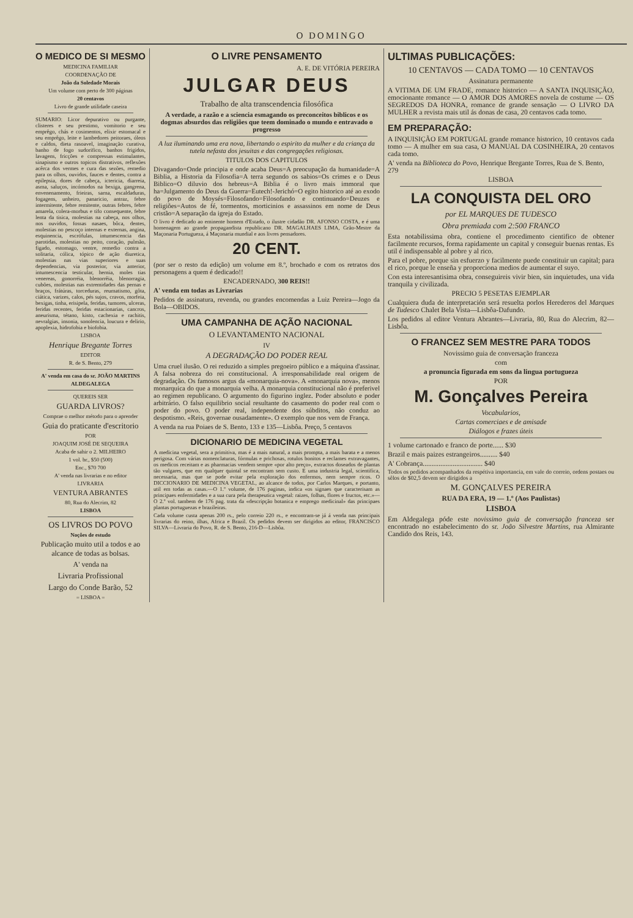O DOMINGO
O MEDICO DE SI MESMO
MEDICINA FAMILIAR
COORDENAÇÃO DE
João da Soledade Morais
Um volume com perto de 300 páginas
20 centavos
Livro de grande utilidade caseira
SUMARIO: Licor depurativo ou purgante, clisteres e seu prestimo, vomitorio e seu emprêgo, chás e cosimentos, elixir estomacal e seu emprêgo, leite e lambedores peitoraes, óleos e caldos, dieta rasoavel, imaginação curativa, banho de fogo sudorifico, banhos frigidos, lavagens, fricções e compressas estimulantes, sinapismo e outros topicos distrativos, reflexões acêrca dos vermes e cura das sezões, remedio para os olhos, ouvidos, fauces e dentes, contra a epilepsia, dores de cabeça, ictericia, diarreia, asma, saluços, incómodos na bexiga, gangrena, envenenamento, frieiras, sarna, escaldaduras, fogagens, unheiro, panaricio, antraz, febre intermitente, febre remitente, outras febres, febre amarela, colera-morbus e tifo consequente, febre lenta da tisica, molestias na cabeça, nos olhos, nos ouvidos, fossas nasaes, bôca, dentes, molestias no pescoço internas e externas, angina, esquinencia, escrófulas, intumescencia das parotidas, molestias no peito, coração, pulmão, figado, estomago, ventre, remedio contra a solitaria, cólica, tópico de ação diuretica, molestias nas vias superiores e suas dependencias, via posterior, via anterior, intumescencia testicular, hernia, moles tias venereas, gonorréia, blenorrêia, blenorragia, cubões, molestias nas extremidades das pernas e braços, frátúras, torceduras, reumatismo, gôta, ciática, varizes, calos, pés sujos, cravos, morfeia, bexigas, tinha, erisipela, feridas, tumores, ulceras, feridas recentes, feridas estacionarias, cancros, aneurisma, tétano, kisto, cachexia e rachitis, nevralgias, insonia, sonolencia, loucura e delirio, apoplexia, hidrofobia e biofobia.
LISBOA
Henrique Bregante Torres
EDITOR
R. de S. Bento, 279
A' venda em casa do sr. JOÃO MARTINS
ALDEGALEGA
QUEREIS SER
GUARDA LIVROS?
Comprae o melhor método para o aprender
Guia do praticante d'escritorio
POR
JOAQUIM JOSÉ DE SEQUEIRA
Acaba de sahir o 2. MILHEIRO
1 vol. br., $50 (500)
Enc., $70 700
A' venda nas livrarias e no editor
LIVRARIA
VENTURA ABRANTES
80, Rua do Alecrim, 82
LISBOA
OS LIVROS DO POVO
Noções de estudo
Publicação muito util a todos e ao alcance de todas as bolsas.
A' venda na
Livraria Profissional
Largo do Conde Barão, 52
= LISBOA =
O LIVRE PENSAMENTO
A. E. DE VITÓRIA PEREIRA
JULGAR DEUS
Trabalho de alta transcendencia filosófica
A verdade, a razão e a sciencia esmagando os preconceitos biblicos e os dogmas absurdos das religiões que teem dominado o mundo e entravado o progresso
A luz iluminando uma era nova, libertando o espirito da mulher e da criança da tutela nefasta dos jesuitas e das congregações religiosas.
TITULOS DOS CAPITULOS
Divagando=Onde principia e onde acaba Deus=A preocupação da humanidade=A Biblia, a Historia da Filosofia=A terra segundo os sabios=Os crimes e o Deus Biblico=O diluvio dos hebreus=A Biblia é o livro mais immoral que ha=Julgamento do Deus da Guerra=Eutech!-Jerichó=O egito historico até ao exodo do povo de Moysés=Filosofando=Filosofando e continuando=Deuzes e religiões=Autos de fé, tormentos, morticinios e assassinos em nome de Deus cristão=A separação da igreja do Estado.
O livro é dedicado ao eminente homem d'Estado, o ilustre cidadão DR. AFONSO COSTA, e é uma homenagem ao grande propagandista republicano DR. MAGALHAES LIMA, Grão-Mestre da Maçonaria Portugueza, á Maçonaria mundial e aos livres pensadores.
20 CENT.
(por ser o resto da edição) um volume em 8.º, brochado e com os retratos dos personagens a quem é dedicado!!
ENCADERNADO, 300 REIS!!
A' venda em todas as Livrarias
Pedidos de assinatura, revenda, ou grandes encomendas a Luiz Pereira—Jogo da Bola—OBIDOS.
UMA CAMPANHA DE AÇÃO NACIONAL
O LEVANTAMENTO NACIONAL
IV
A DEGRADAÇÃO DO PODER REAL
Uma cruel ilusão. O rei reduzido a simples pregoeiro público e a máquina d'assinar. A falsa nobreza do rei constitucional. A irresponsabilidade real origem de degradação. Os famosos argus da «monarquia-nova». A «monarquia nova», menos monarquica do que a monarquia velha. A monarquia constitucional não é preferivel ao regimen republicano. O argumento do figurino inglez. Poder absoluto e poder arbitrário. O falso equilibrio social resultante do casamento do poder real com o poder do povo. O poder real, independente dos súbditos, não conduz ao despotismo. «Reis, governae ousadamente». O exemplo que nos vem de França.
A venda na rua Poiaes de S. Bento, 133 e 135—Lisbôa. Preço, 5 centavos
DICIONARIO DE MEDICINA VEGETAL
A medicina vegetal, sera a primitiva, mas é a mais natural, a mais prompta, a mais barata e a menos perigosa. Com várias nomenclaturas, fórmulas e prichosas, rotulos bonitos e reclames extravagantes, os medicos receitam e as pharmacias vendem sempre «por alto preço», extractos doseados de plantas tão vulgares, que em qualquer quintal se encontram sem custo. E uma industria legal, scientifica, necessaria, mas que se pode evitar pela exploração dos enfermos, nem sempre ricos. O DICCIONARIO DE MEDICINA VEGETAL, ao alcance de todos, por Carlos Marques, e portanto, util em todas as casas.—O 1.º volume, de 176 paginas, indica «os signaes que caracterisam as principaes enfermidades e a sua cura pela therapeutica vegetal: raizes, folhas, flores e fructos, etc.»—O 2.º vol. tambem de 176 pag. trata da «descripção botanica e emprego medicinal» das principaes plantas portuguezas e brazileiras.
Cada volume custa apenas 200 rs., pelo correio 220 rs., e encontram-se já á venda nas principais livrarias do reino, ilhas, Africa e Brazil. Os pedidos devem ser dirigidos ao editor, FRANCISCO SILVA—Livraria do Povo, R. de S. Bento, 216-D—Lisbôa.
ULTIMAS PUBLICAÇÕES:
10 CENTAVOS — CADA TOMO — 10 CENTAVOS
Assinatura permanente
A VITIMA DE UM FRADE, romance historico — A SANTA INQUISIÇÃO, emocionante romance — O AMOR DOS AMORES novela de costume — OS SEGREDOS DA HONRA, romance de grande sensação — O LIVRO DA MULHER a revista mais util ás donas de casa, 20 centavos cada tomo.
EM PREPARAÇÃO:
A INQUISIÇÃO EM PORTUGAL grande romance historico, 10 centavos cada tomo — A mulher em sua casa, O MANUAL DA COSINHEIRA, 20 centavos cada tomo.
A' venda na Biblioteca do Povo, Henrique Bregante Torres, Rua de S. Bento, 279
LISBOA
LA CONQUISTA DEL ORO
por EL MARQUES DE TUDESCO
Obra premiada com 2:500 FRANCO
Esta notabilissima obra, contiene el procedimento cientifico de obtener facilmente recursos, forma rapidamente un capital y conseguir buenas rentas. Es util é indispensable al pobre y al rico.
Para el pobre, porque sin esfuerzo y facilmente puede constituir un capital; para el rico, porque le enseña y proporciona medios de aumentar el suyo.
Con esta interesantisima obra, conseguireis vivir bien, sin inquietudes, una vida tranquila y civilizada.
PRECIO 5 PESETAS EJEMPLAR
Cualquiera duda de interpretación será resuelta porlos Herederos del Marques de Tudesco Chalet Bela Vista—Lisbôa-Dafundo.
Los pedidos al editor Ventura Abrantes—Livraria, 80, Rua do Alecrim, 82—Lisbôa.
O FRANCEZ SEM MESTRE PARA TODOS
Novissimo guia de conversação franceza
com
a pronuncia figurada em sons da lingua portugueza
POR
M. Gonçalves Pereira
Vocabularios,
Cartas comerciaes e de amisade
Diálogos e frazes úteis
1 volume cartonado e franco de porte...... $30
Brazil e mais paizes estrangeiros.......... $40
A' Cobrança.................................. $40
Todos os pedidos acompanhados da respétiva importancia, em vale do correio, ordens postaes ou sêlos de $02,5 devem ser dirigidos a
M. GONÇALVES PEREIRA
RUA DA ERA, 19 — 1.º (Aos Paulistas)
LISBOA
Em Aldegalega póde este novissimo guia de conversação franceza ser encontrado no estabelecimento do sr. João Silvestre Martins, rua Almirante Candido dos Reis, 143.